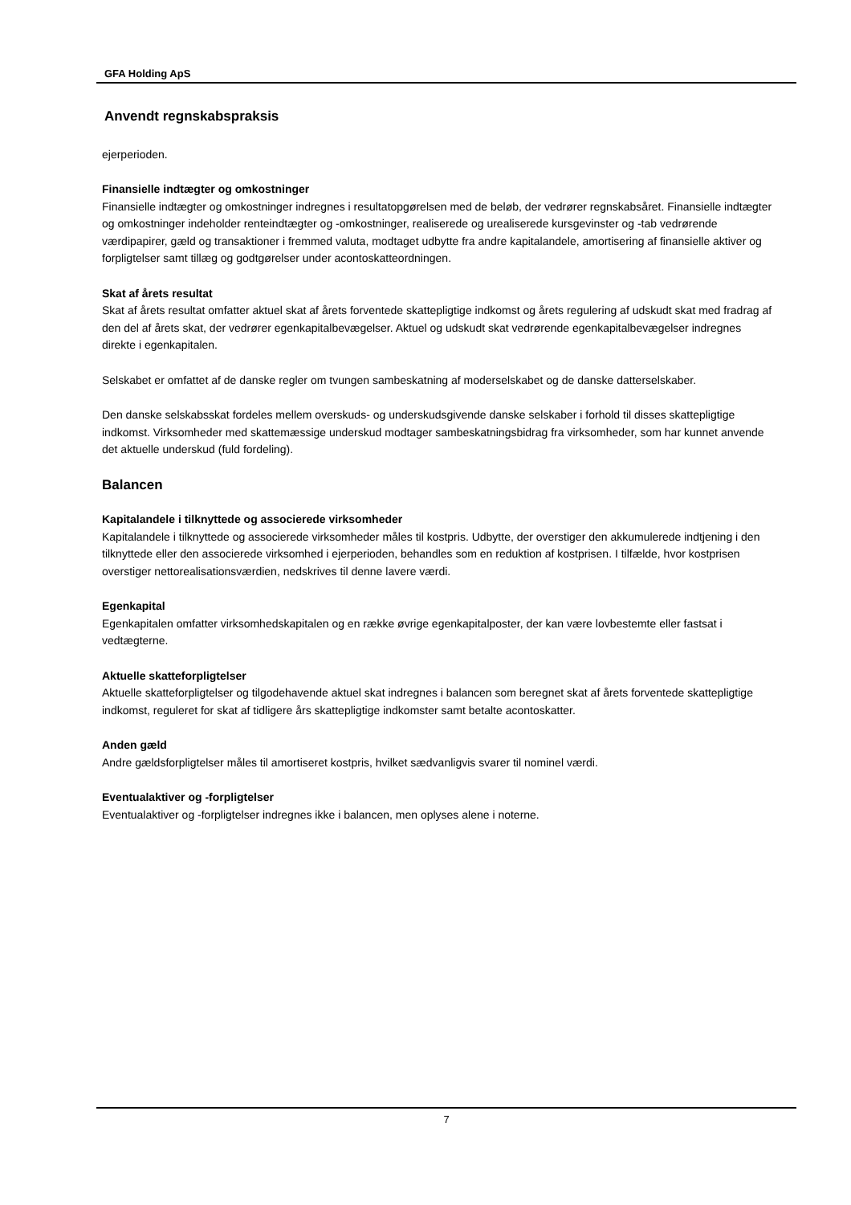GFA Holding ApS
Anvendt regnskabspraksis
ejerperioden.
Finansielle indtægter og omkostninger
Finansielle indtægter og omkostninger indregnes i resultatopgørelsen med de beløb, der vedrører regnskabsåret. Finansielle indtægter og omkostninger indeholder renteindtægter og -omkostninger, realiserede og urealiserede kursgevinster og -tab vedrørende værdipapirer, gæld og transaktioner i fremmed valuta, modtaget udbytte fra andre kapitalandele, amortisering af finansielle aktiver og forpligtelser samt tillæg og godtgørelser under acontoskatteordningen.
Skat af årets resultat
Skat af årets resultat omfatter aktuel skat af årets forventede skattepligtige indkomst og årets regulering af udskudt skat med fradrag af den del af årets skat, der vedrører egenkapitalbevægelser. Aktuel og udskudt skat vedrørende egenkapitalbevægelser indregnes direkte i egenkapitalen.
Selskabet er omfattet af de danske regler om tvungen sambeskatning af moderselskabet og de danske datterselskaber.
Den danske selskabsskat fordeles mellem overskuds- og underskudsgivende danske selskaber i forhold til disses skattepligtige indkomst. Virksomheder med skattemæssige underskud modtager sambeskatningsbidrag fra virksomheder, som har kunnet anvende det aktuelle underskud (fuld fordeling).
Balancen
Kapitalandele i tilknyttede og associerede virksomheder
Kapitalandele i tilknyttede og associerede virksomheder måles til kostpris. Udbytte, der overstiger den akkumulerede indtjening i den tilknyttede eller den associerede virksomhed i ejerperioden, behandles som en reduktion af kostprisen. I tilfælde, hvor kostprisen overstiger nettorealisationsværdien, nedskrives til denne lavere værdi.
Egenkapital
Egenkapitalen omfatter virksomhedskapitalen og en række øvrige egenkapitalposter, der kan være lovbestemte eller fastsat i vedtægterne.
Aktuelle skatteforpligtelser
Aktuelle skatteforpligtelser og tilgodehavende aktuel skat indregnes i balancen som beregnet skat af årets forventede skattepligtige indkomst, reguleret for skat af tidligere års skattepligtige indkomster samt betalte acontoskatter.
Anden gæld
Andre gældsforpligtelser måles til amortiseret kostpris, hvilket sædvanligvis svarer til nominel værdi.
Eventualaktiver og -forpligtelser
Eventualaktiver og -forpligtelser indregnes ikke i balancen, men oplyses alene i noterne.
7